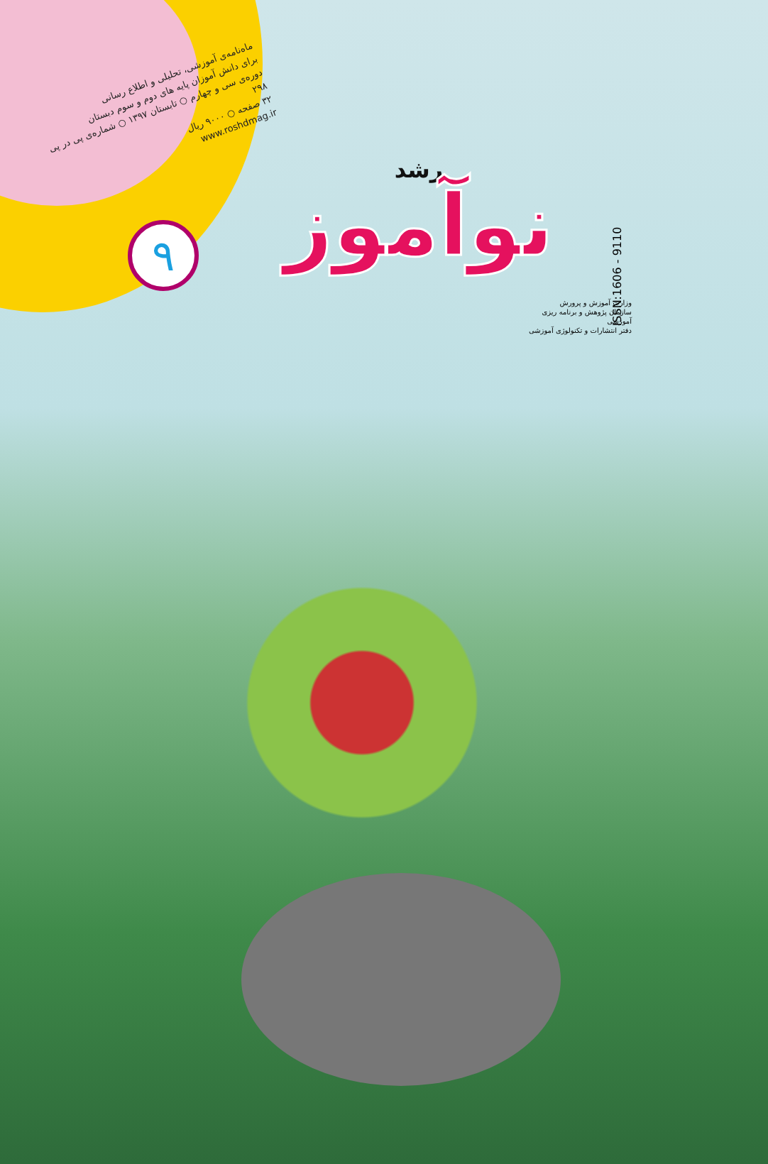ماه‌نامه‌ی آموزشی، تحلیلی و اطلاع رسانی
برای دانش آموزان پایه های دوم و سوم دبستان
دوره‌ی سی و چهارم ○ تابستان ۱۳۹۷ ○ شماره‌ی پی در پی ۲۹۸
۳۲ صفحه ○ ۹۰۰۰ ریال
www.roshdmag.ir
۹
رشد
نوآموز
وزارت آموزش و پرورش
سازمان پژوهش و برنامه ریزی آموزشی
دفتر انتشارات و تکنولوژی آموزشی
ISSN:1606 - 9110